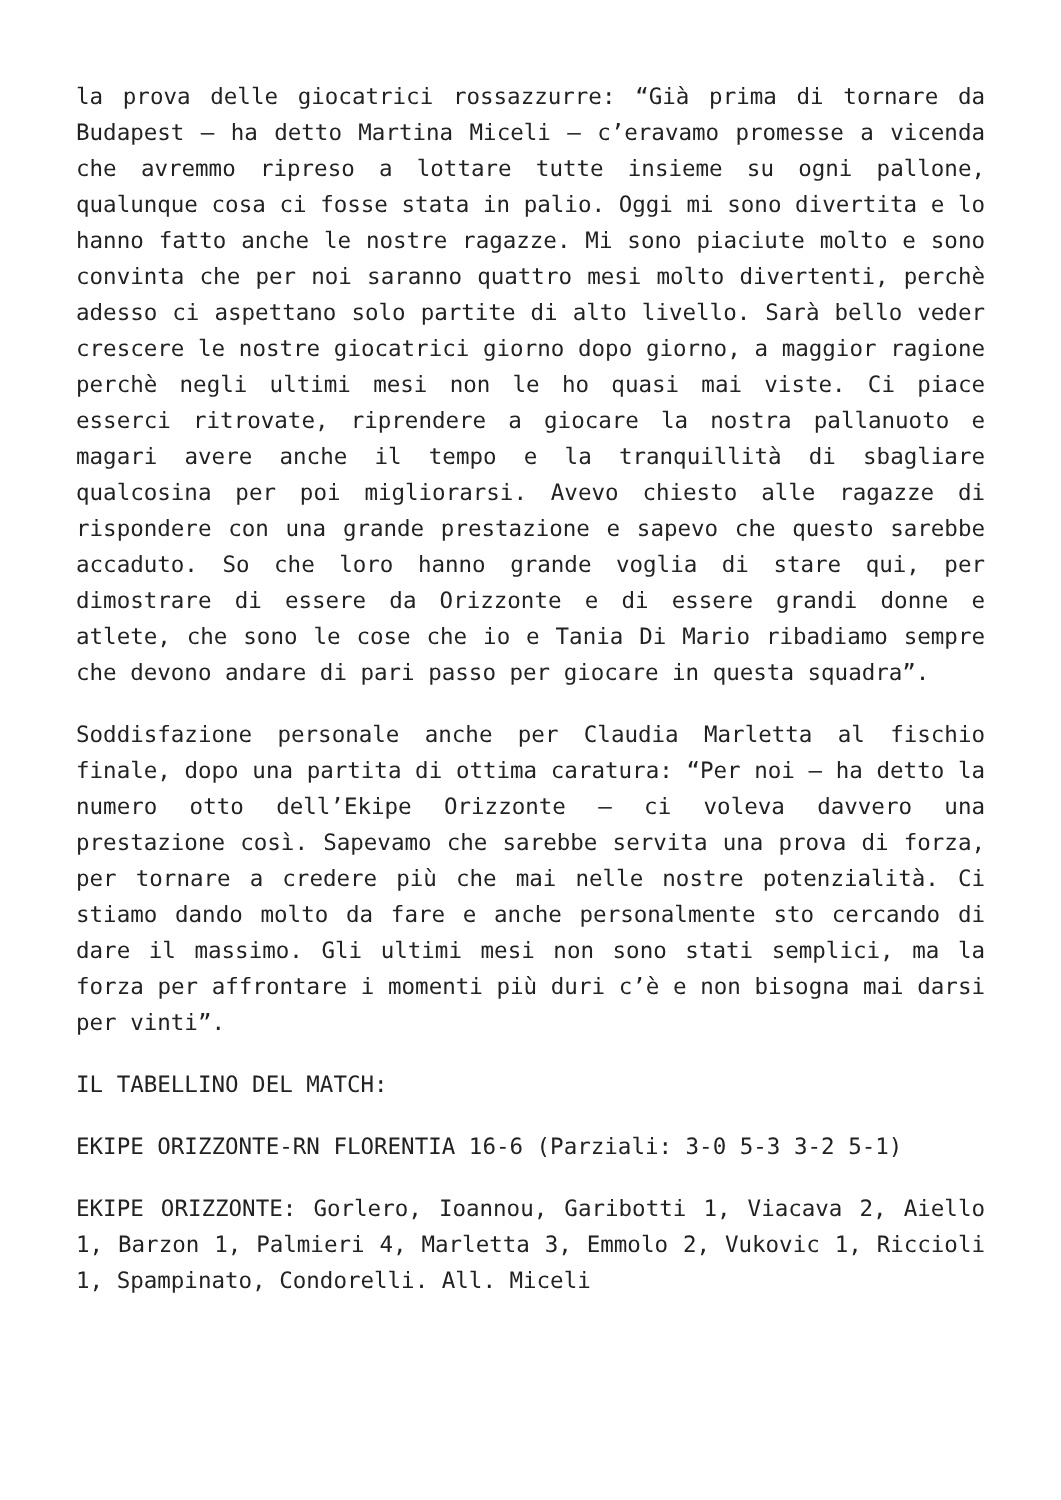la prova delle giocatrici rossazzurre: “Già prima di tornare da Budapest – ha detto Martina Miceli – c’eravamo promesse a vicenda che avremmo ripreso a lottare tutte insieme su ogni pallone, qualunque cosa ci fosse stata in palio. Oggi mi sono divertita e lo hanno fatto anche le nostre ragazze. Mi sono piaciute molto e sono convinta che per noi saranno quattro mesi molto divertenti, perchè adesso ci aspettano solo partite di alto livello. Sarà bello veder crescere le nostre giocatrici giorno dopo giorno, a maggior ragione perchè negli ultimi mesi non le ho quasi mai viste. Ci piace esserci ritrovate, riprendere a giocare la nostra pallanuoto e magari avere anche il tempo e la tranquillità di sbagliare qualcosina per poi migliorarsi. Avevo chiesto alle ragazze di rispondere con una grande prestazione e sapevo che questo sarebbe accaduto. So che loro hanno grande voglia di stare qui, per dimostrare di essere da Orizzonte e di essere grandi donne e atlete, che sono le cose che io e Tania Di Mario ribadiamo sempre che devono andare di pari passo per giocare in questa squadra”.
Soddisfazione personale anche per Claudia Marletta al fischio finale, dopo una partita di ottima caratura: “Per noi – ha detto la numero otto dell’Ekipe Orizzonte – ci voleva davvero una prestazione così. Sapevamo che sarebbe servita una prova di forza, per tornare a credere più che mai nelle nostre potenzialità. Ci stiamo dando molto da fare e anche personalmente sto cercando di dare il massimo. Gli ultimi mesi non sono stati semplici, ma la forza per affrontare i momenti più duri c’è e non bisogna mai darsi per vinti”.
IL TABELLINO DEL MATCH:
EKIPE ORIZZONTE-RN FLORENTIA 16-6 (Parziali: 3-0 5-3 3-2 5-1)
EKIPE ORIZZONTE: Gorlero, Ioannou, Garibotti 1, Viacava 2, Aiello 1, Barzon 1, Palmieri 4, Marletta 3, Emmolo 2, Vukovic 1, Riccioli 1, Spampinato, Condorelli. All. Miceli